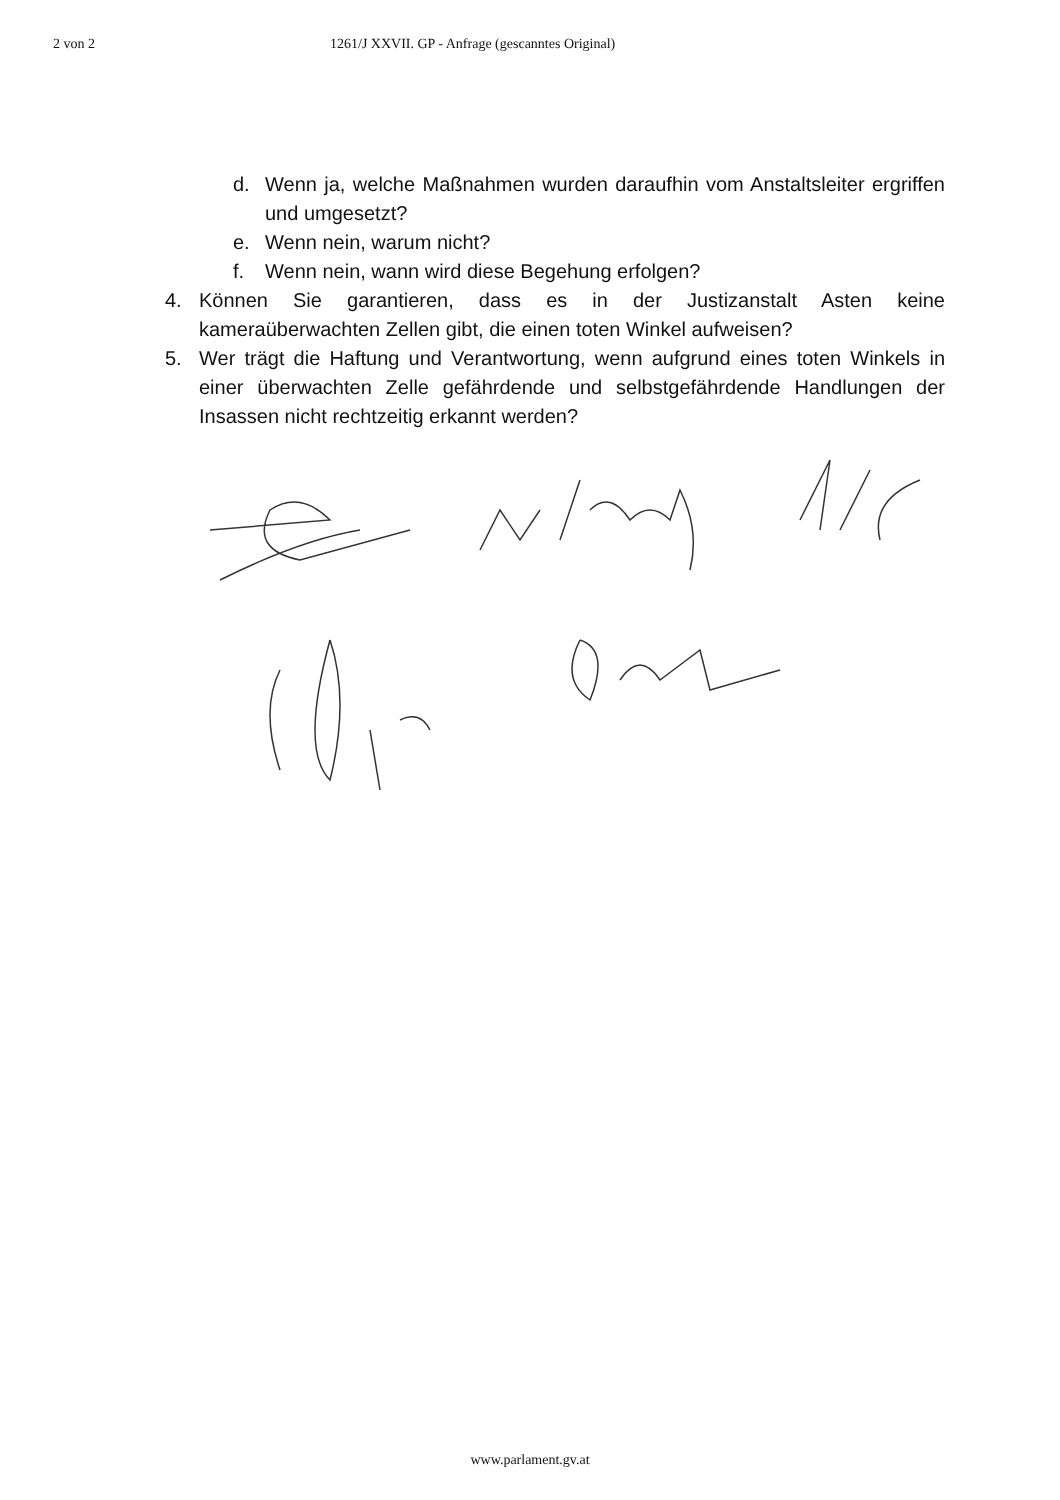2 von 2 1261/J XXVII. GP - Anfrage (gescanntes Original)
d. Wenn ja, welche Maßnahmen wurden daraufhin vom Anstaltsleiter ergriffen und umgesetzt?
e. Wenn nein, warum nicht?
f. Wenn nein, wann wird diese Begehung erfolgen?
4. Können Sie garantieren, dass es in der Justizanstalt Asten keine kameraüberwachten Zellen gibt, die einen toten Winkel aufweisen?
5. Wer trägt die Haftung und Verantwortung, wenn aufgrund eines toten Winkels in einer überwachten Zelle gefährdende und selbstgefährdende Handlungen der Insassen nicht rechtzeitig erkannt werden?
www.parlament.gv.at